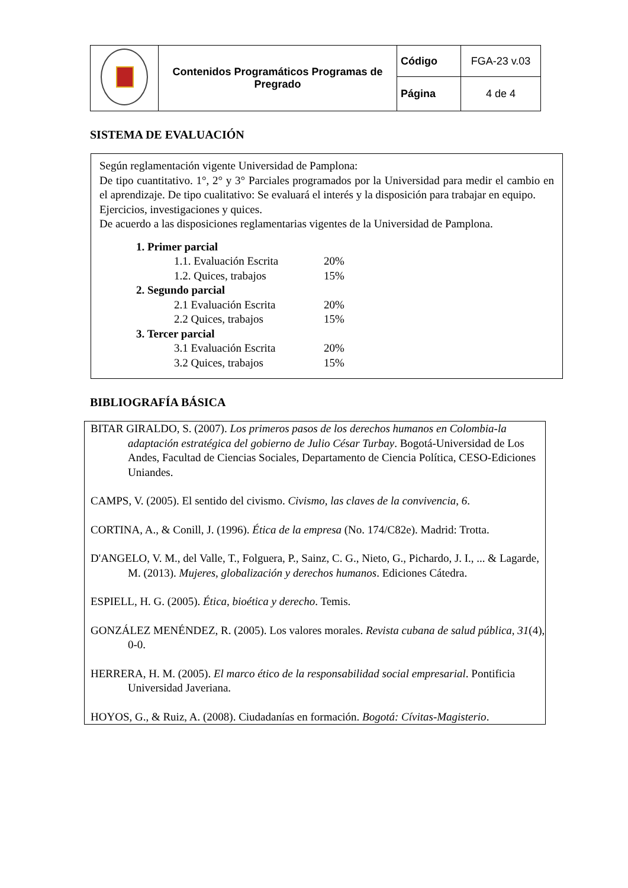| | Contenidos Programáticos Programas de Pregrado | Código | FGA-23 v.03 |
| | | Página | 4 de 4 |
SISTEMA DE EVALUACIÓN
Según reglamentación vigente Universidad de Pamplona:
De tipo cuantitativo. 1°, 2° y 3° Parciales programados por la Universidad para medir el cambio en el aprendizaje. De tipo cualitativo: Se evaluará el interés y la disposición para trabajar en equipo.
Ejercicios, investigaciones y quices.
De acuerdo a las disposiciones reglamentarias vigentes de la Universidad de Pamplona.
1. Primer parcial
1.1. Evaluación Escrita 20%
1.2. Quices, trabajos 15%
2. Segundo parcial
2.1 Evaluación Escrita 20%
2.2 Quices, trabajos 15%
3. Tercer parcial
3.1 Evaluación Escrita 20%
3.2 Quices, trabajos 15%
BIBLIOGRAFÍA BÁSICA
BITAR GIRALDO, S. (2007). Los primeros pasos de los derechos humanos en Colombia-la adaptación estratégica del gobierno de Julio César Turbay. Bogotá-Universidad de Los Andes, Facultad de Ciencias Sociales, Departamento de Ciencia Política, CESO-Ediciones Uniandes.
CAMPS, V. (2005). El sentido del civismo. Civismo, las claves de la convivencia, 6.
CORTINA, A., & Conill, J. (1996). Ética de la empresa (No. 174/C82e). Madrid: Trotta.
D'ANGELO, V. M., del Valle, T., Folguera, P., Sainz, C. G., Nieto, G., Pichardo, J. I., ... & Lagarde, M. (2013). Mujeres, globalización y derechos humanos. Ediciones Cátedra.
ESPIELL, H. G. (2005). Ética, bioética y derecho. Temis.
GONZÁLEZ MENÉNDEZ, R. (2005). Los valores morales. Revista cubana de salud pública, 31(4), 0-0.
HERRERA, H. M. (2005). El marco ético de la responsabilidad social empresarial. Pontificia Universidad Javeriana.
HOYOS, G., & Ruiz, A. (2008). Ciudadanías en formación. Bogotá: Cívitas-Magisterio.